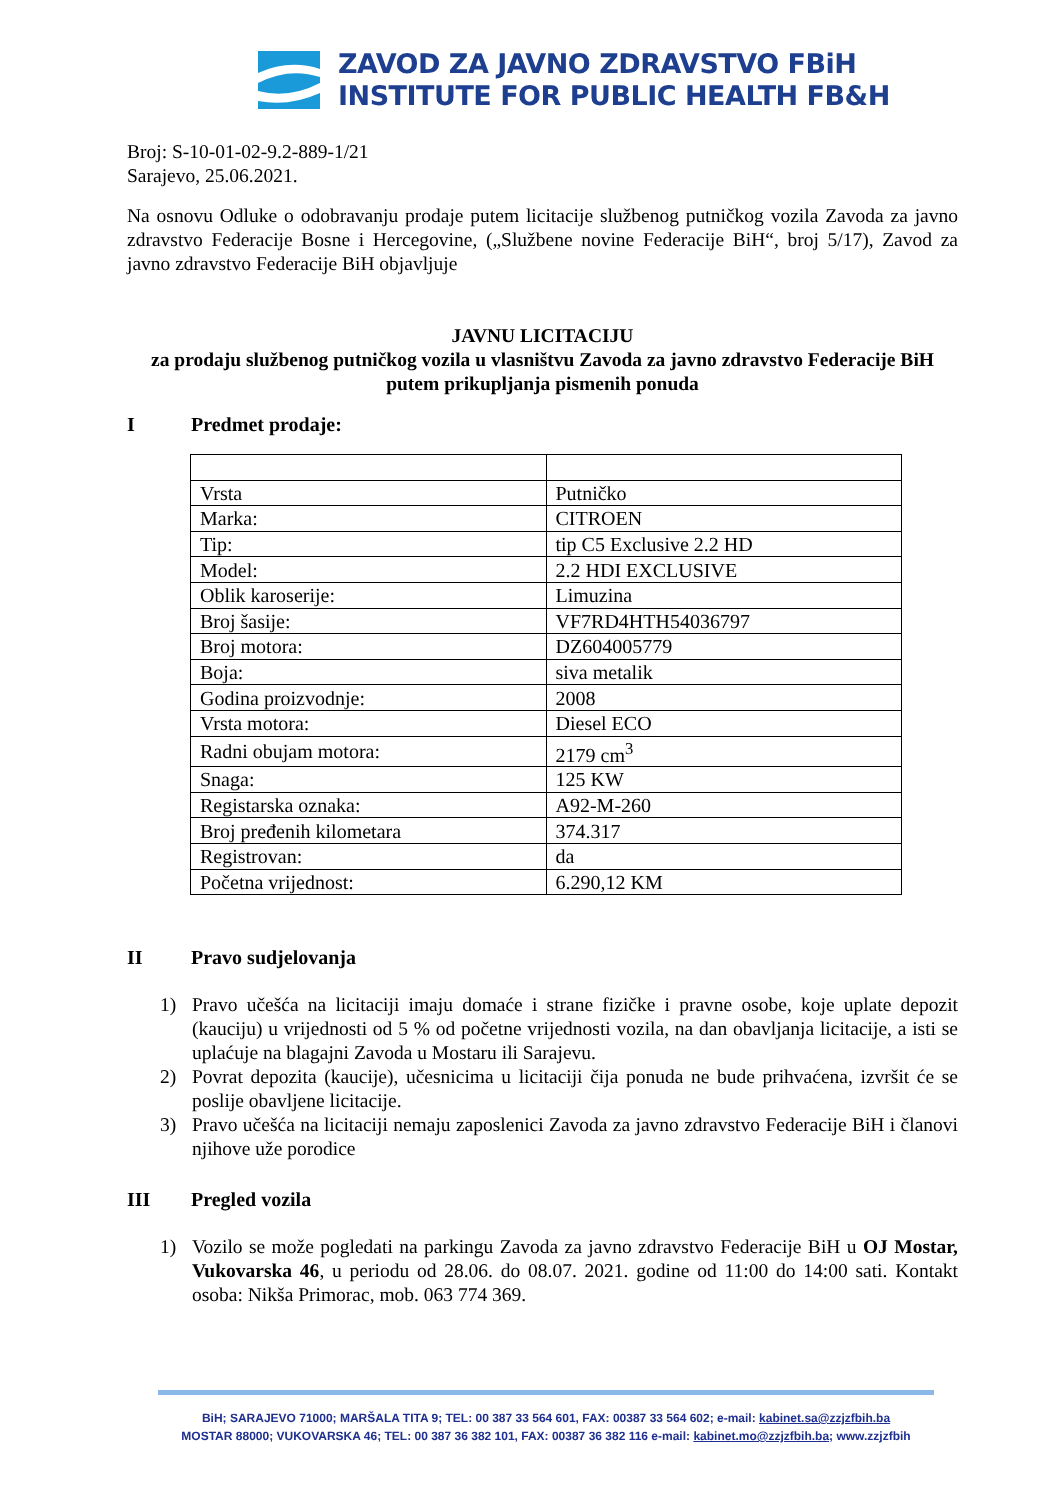ZAVOD ZA JAVNO ZDRAVSTVO FBiH
INSTITUTE FOR PUBLIC HEALTH FB&H
Broj: S-10-01-02-9.2-889-1/21
Sarajevo, 25.06.2021.
Na osnovu Odluke o odobravanju prodaje putem licitacije službenog putničkog vozila Zavoda za javno zdravstvo Federacije Bosne i Hercegovine, („Službene novine Federacije BiH“, broj 5/17), Zavod za javno zdravstvo Federacije BiH objavljuje
JAVNU LICITACIJU
za prodaju službenog putničkog vozila u vlasništvu Zavoda za javno zdravstvo Federacije BiH putem prikupljanja pismenih ponuda
I Predmet prodaje:
| Vrsta | Putničko |
| Marka: | CITROEN |
| Tip: | tip C5 Exclusive 2.2 HD |
| Model: | 2.2 HDI EXCLUSIVE |
| Oblik karoserije: | Limuzina |
| Broj šasije: | VF7RD4HTH54036797 |
| Broj motora: | DZ604005779 |
| Boja: | siva metalik |
| Godina proizvodnje: | 2008 |
| Vrsta motora: | Diesel ECO |
| Radni obujam motora: | 2179 cm<sup>3</sup> |
| Snaga: | 125 KW |
| Registarska oznaka: | A92-M-260 |
| Broj pređenih kilometara | 374.317 |
| Registrovan: | da |
| Početna vrijednost: | 6.290,12 KM |
II Pravo sudjelovanja
1) Pravo učešća na licitaciji imaju domaće i strane fizičke i pravne osobe, koje uplate depozit (kauciju) u vrijednosti od 5 % od početne vrijednosti vozila, na dan obavljanja licitacije, a isti se uplaćuje na blagajni Zavoda u Mostaru ili Sarajevu.
2) Povrat depozita (kaucije), učesnicima u licitaciji čija ponuda ne bude prihvaćena, izvršit će se poslije obavljene licitacije.
3) Pravo učešća na licitaciji nemaju zaposlenici Zavoda za javno zdravstvo Federacije BiH i članovi njihove uže porodice
III Pregled vozila
1) Vozilo se može pogledati na parkingu Zavoda za javno zdravstvo Federacije BiH u OJ Mostar, Vukovarska 46, u periodu od 28.06. do 08.07. 2021. godine od 11:00 do 14:00 sati. Kontakt osoba: Nikša Primorac, mob. 063 774 369.
BiH; SARAJEVO 71000; MARŠALA TITA 9; TEL: 00 387 33 564 601, FAX: 00387 33 564 602; e-mail: kabinet.sa@zzjzfbih.ba
MOSTAR 88000; VUKOVARSKA 46; TEL: 00 387 36 382 101, FAX: 00387 36 382 116 e-mail: kabinet.mo@zzjzfbih.ba; www.zzjzfbih